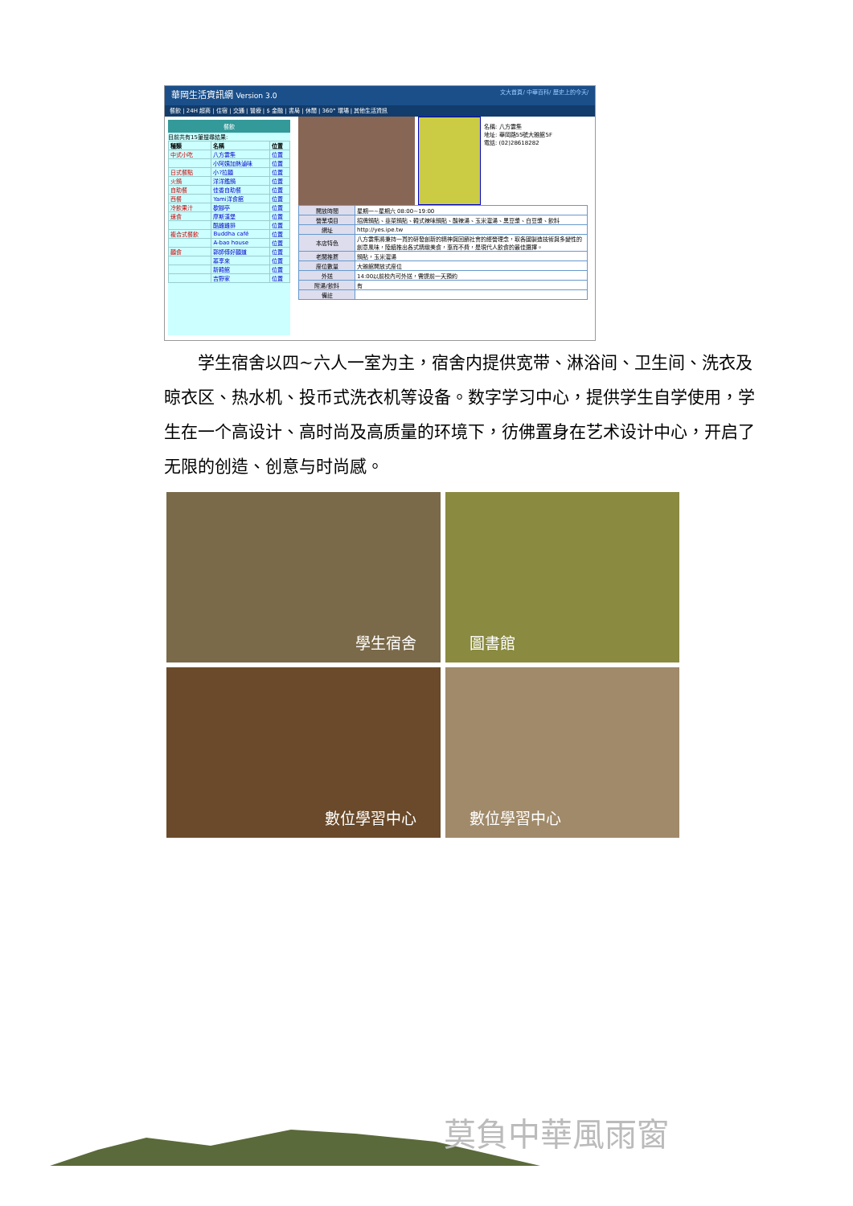華岡生活資訊網 Version 3.0 文大首頁/ 中華百科/ 歷史上的今天/
餐飲 | 24H 超商 | 住宿 | 交通 | 醫療 | $ 金融 | 書局 | 休閒 | 360° 環場 | 其他生活資訊
餐飲
目前共有15筆搜尋結果:
| 種類 | 名稱 | 位置 |
| --- | --- | --- |
| 中式小吃 | 八方雲集 | 位置 |
| | 小阿姨加熱滷味 | 位置 |
| 日式餐點 | 小?拉麵 | 位置 |
| 火鍋 | 洋洋鑑鍋 | 位置 |
| 自助餐 | 佳香自助餐 | 位置 |
| 西餐 | Yami洋食館 | 位置 |
| 冷飲果汁 | 歇腳亭 | 位置 |
| 速食 | 摩斯漢堡 | 位置 |
| | 酷雞雞排 | 位置 |
| 複合式餐飲 | Buddha café | 位置 |
| | A-bao house | 位置 |
| 麵食 | 郭師傅好麵道 | 位置 |
| | 蓁享來 | 位置 |
| | 新韓館 | 位置 |
| | 吉野家 | 位置 |
名稱: 八方雲集
地址: 華岡路55號大雅館5F
電話: (02)28618282
| 開放時間 | 星期一~星期六 08:00~19:00 |
| 營業項目 | 招牌鍋貼、韭菜鍋貼、韓式辣味鍋貼、酸辣湯、玉米濃湯、黑豆漿、白豆漿、飲料 |
| 網址 | http://yes.ipe.tw |
| 本店特色 | 八方雲集將秉持一貫的研發創新的精神與回饋社會的經營理念，取各國製造技術與多變性的創意風味，陸續推出各式精緻美食，惠而不費，是現代人飲食的最佳選擇。 |
| 老闆推薦 | 鍋貼，玉米濃湯 |
| 座位數量 | 大雅館開放式座位 |
| 外送 | 14:00以前校內可外送，需提前一天預約 |
| 附湯/飲料 | 有 |
| 備註 | |
　　学生宿舍以四~六人一室为主，宿舍内提供宽带、淋浴间、卫生间、洗衣及晾衣区、热水机、投币式洗衣机等设备。数字学习中心，提供学生自学使用，学生在一个高设计、高时尚及高质量的环境下，彷佛置身在艺术设计中心，开启了无限的创造、创意与时尚感。
學生宿舍
圖書館
數位學習中心
數位學習中心
莫負中華風雨窗